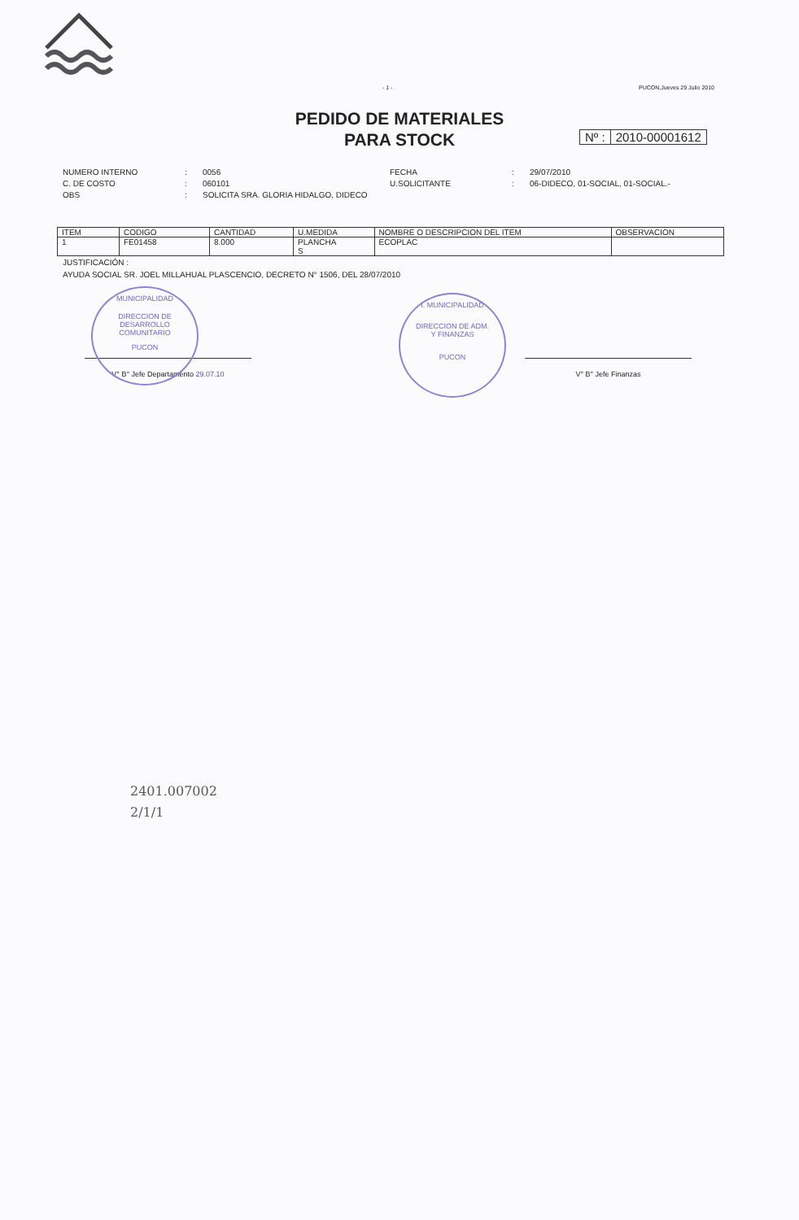- 1 - PUCON,Jueves 29 Julio 2010
PEDIDO DE MATERIALES
PARA STOCK
Nº : 2010-00001612
NUMERO INTERNO: 0056 FECHA: 29/07/2010 C. DE COSTO: 060101 U.SOLICITANTE: 06-DIDECO, 01-SOCIAL, 01-SOCIAL.- OBS: SOLICITA SRA. GLORIA HIDALGO, DIDECO
| ITEM | CODIGO | CANTIDAD | U.MEDIDA | NOMBRE O DESCRIPCION DEL ITEM | OBSERVACION |
| --- | --- | --- | --- | --- | --- |
| 1 | FE01458 | 8.000 | PLANCHA S | ECOPLAC | |
JUSTIFICACIÓN :
AYUDA SOCIAL SR. JOEL MILLAHUAL PLASCENCIO, DECRETO N° 1506, DEL 28/07/2010
MUNICIPALIDAD
DIRECCION DE
DESARROLLO
COMUNITARIO
PUCON
I. MUNICIPALIDAD
DIRECCION DE ADM.
Y FINANZAS
PUCON
V° B° Jefe Departamento 29.07.10 V° B° Jefe Finanzas
2401.007002
2/1/1